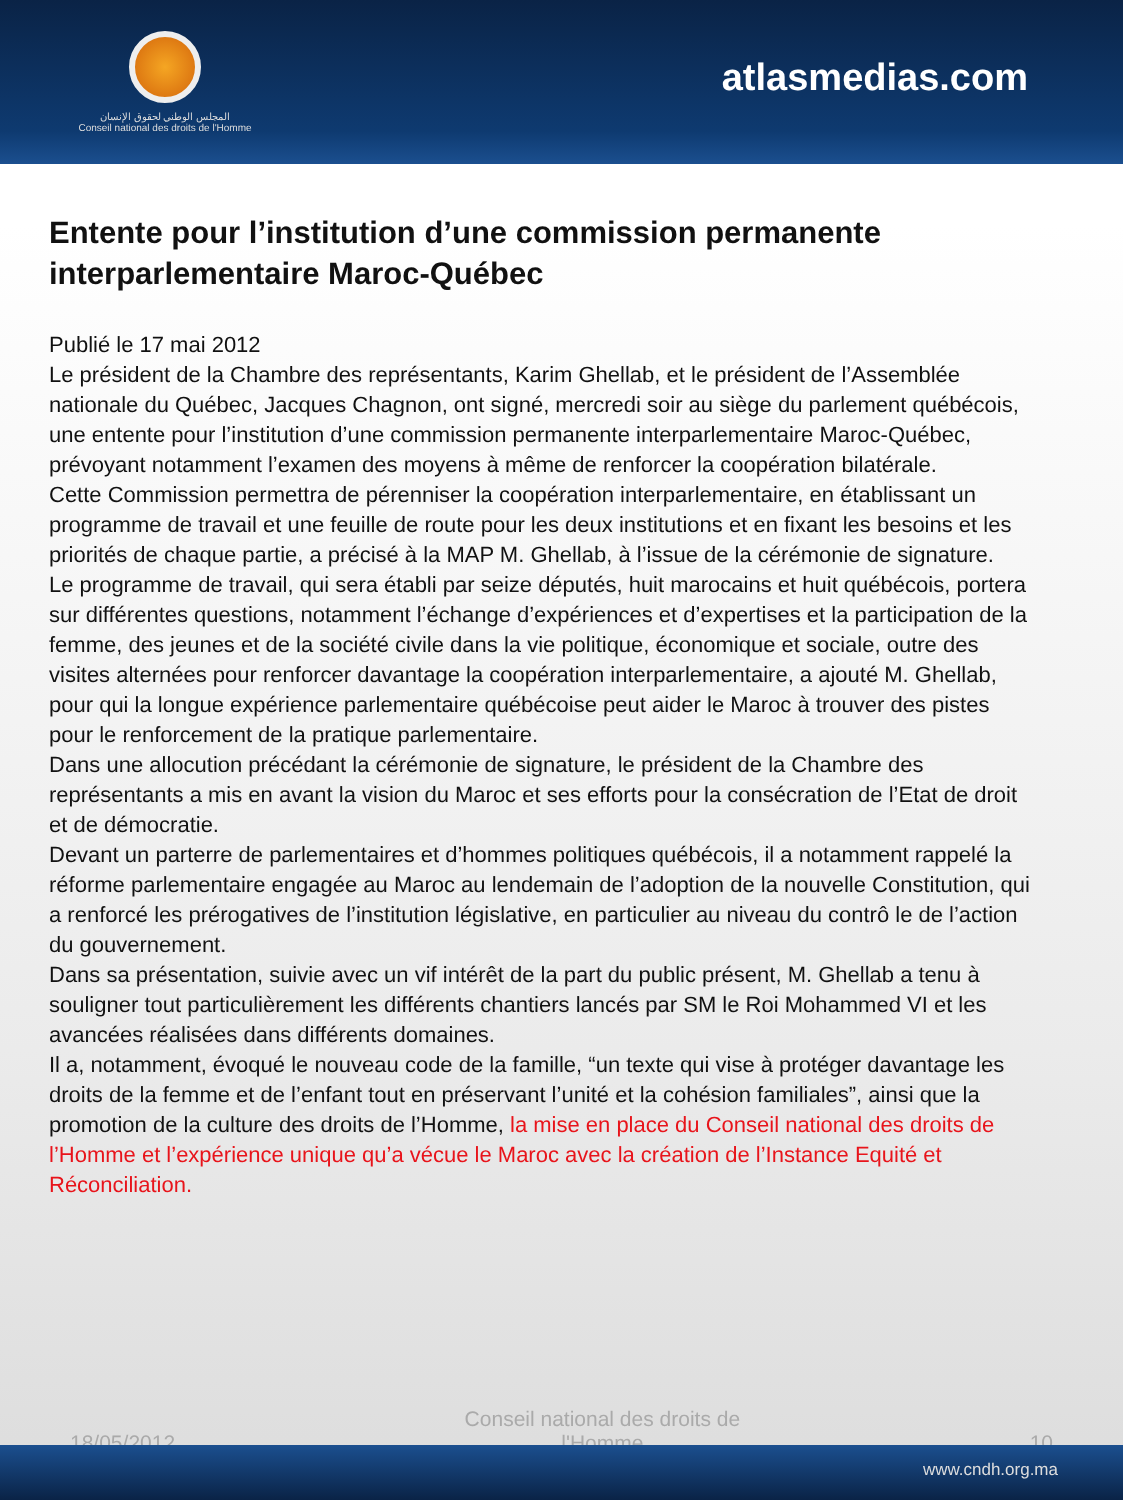المجلس الوطني لحقوق الإنسان
Conseil national des droits de l'Homme
atlasmedias.com
Entente pour l’institution d’une commission permanente interparlementaire Maroc-Québec
Publié le 17 mai 2012
Le président de la Chambre des représentants, Karim Ghellab, et le président de l’Assemblée nationale du Québec, Jacques Chagnon, ont signé, mercredi soir au siège du parlement québécois, une entente pour l’institution d’une commission permanente interparlementaire Maroc-Québec, prévoyant notamment l’examen des moyens à même de renforcer la coopération bilatérale.
Cette Commission permettra de pérenniser la coopération interparlementaire, en établissant un programme de travail et une feuille de route pour les deux institutions et en fixant les besoins et les priorités de chaque partie, a précisé à la MAP M. Ghellab, à l’issue de la cérémonie de signature.
Le programme de travail, qui sera établi par seize députés, huit marocains et huit québécois, portera sur différentes questions, notamment l’échange d’expériences et d’expertises et la participation de la femme, des jeunes et de la société civile dans la vie politique, économique et sociale, outre des visites alternées pour renforcer davantage la coopération interparlementaire, a ajouté M. Ghellab, pour qui la longue expérience parlementaire québécoise peut aider le Maroc à trouver des pistes pour le renforcement de la pratique parlementaire.
Dans une allocution précédant la cérémonie de signature, le président de la Chambre des représentants a mis en avant la vision du Maroc et ses efforts pour la consécration de l’Etat de droit et de démocratie.
Devant un parterre de parlementaires et d’hommes politiques québécois, il a notamment rappelé la réforme parlementaire engagée au Maroc au lendemain de l’adoption de la nouvelle Constitution, qui a renforcé les prérogatives de l’institution législative, en particulier au niveau du contrô le de l’action du gouvernement.
Dans sa présentation, suivie avec un vif intérêt de la part du public présent, M. Ghellab a tenu à souligner tout particulièrement les différents chantiers lancés par SM le Roi Mohammed VI et les avancées réalisées dans différents domaines.
Il a, notamment, évoqué le nouveau code de la famille, “un texte qui vise à protéger davantage les droits de la femme et de l’enfant tout en préservant l’unité et la cohésion familiales”, ainsi que la promotion de la culture des droits de l’Homme, la mise en place du Conseil national des droits de l’Homme et l’expérience unique qu’a vécue le Maroc avec la création de l’Instance Equité et Réconciliation.
18/05/2012 Conseil national des droits de l'Homme 10
www.cndh.org.ma